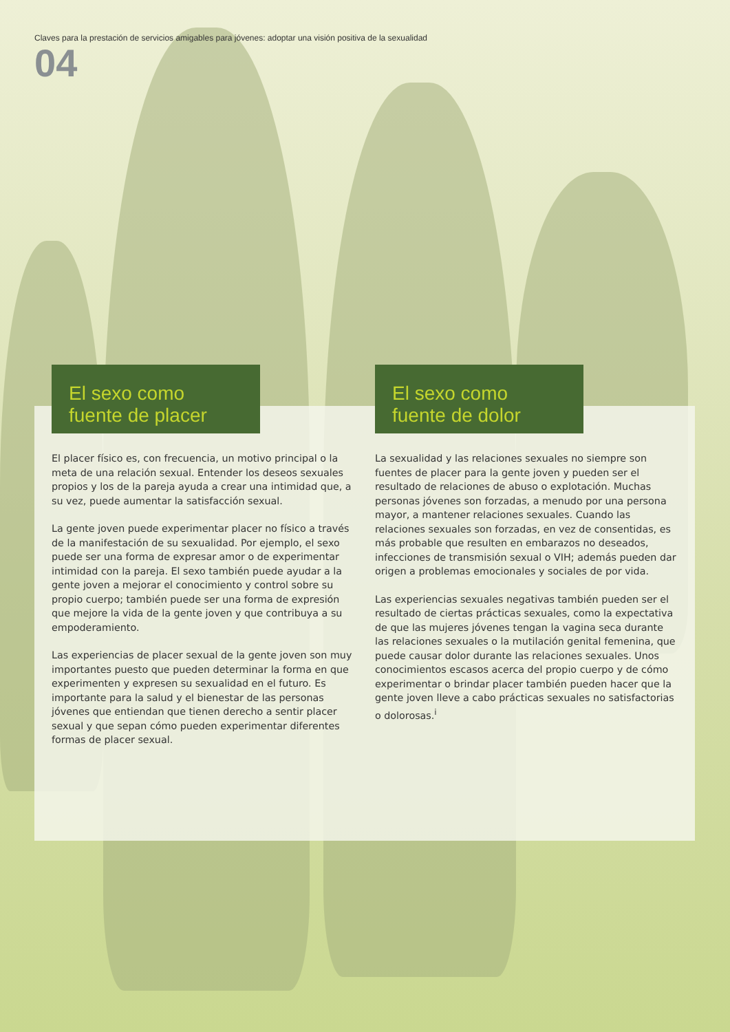Claves para la prestación de servicios amigables para jóvenes: adoptar una visión positiva de la sexualidad
04
El sexo como fuente de placer
El placer físico es, con frecuencia, un motivo principal o la meta de una relación sexual. Entender los deseos sexuales propios y los de la pareja ayuda a crear una intimidad que, a su vez, puede aumentar la satisfacción sexual.
La gente joven puede experimentar placer no físico a través de la manifestación de su sexualidad. Por ejemplo, el sexo puede ser una forma de expresar amor o de experimentar intimidad con la pareja. El sexo también puede ayudar a la gente joven a mejorar el conocimiento y control sobre su propio cuerpo; también puede ser una forma de expresión que mejore la vida de la gente joven y que contribuya a su empoderamiento.
Las experiencias de placer sexual de la gente joven son muy importantes puesto que pueden determinar la forma en que experimenten y expresen su sexualidad en el futuro. Es importante para la salud y el bienestar de las personas jóvenes que entiendan que tienen derecho a sentir placer sexual y que sepan cómo pueden experimentar diferentes formas de placer sexual.
El sexo como fuente de dolor
La sexualidad y las relaciones sexuales no siempre son fuentes de placer para la gente joven y pueden ser el resultado de relaciones de abuso o explotación. Muchas personas jóvenes son forzadas, a menudo por una persona mayor, a mantener relaciones sexuales. Cuando las relaciones sexuales son forzadas, en vez de consentidas, es más probable que resulten en embarazos no deseados, infecciones de transmisión sexual o VIH; además pueden dar origen a problemas emocionales y sociales de por vida.
Las experiencias sexuales negativas también pueden ser el resultado de ciertas prácticas sexuales, como la expectativa de que las mujeres jóvenes tengan la vagina seca durante las relaciones sexuales o la mutilación genital femenina, que puede causar dolor durante las relaciones sexuales. Unos conocimientos escasos acerca del propio cuerpo y de cómo experimentar o brindar placer también pueden hacer que la gente joven lleve a cabo prácticas sexuales no satisfactorias o dolorosas.<sup>i</sup>